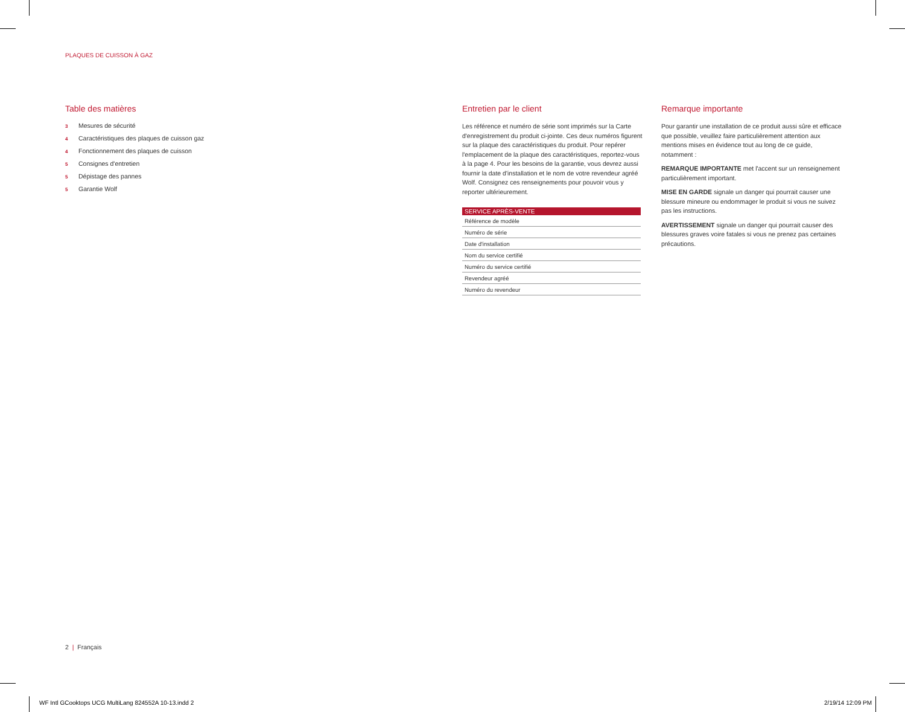PLAQUES DE CUISSON À GAZ
Table des matières
3 Mesures de sécurité
4 Caractéristiques des plaques de cuisson gaz
4 Fonctionnement des plaques de cuisson
5 Consignes d'entretien
5 Dépistage des pannes
5 Garantie Wolf
Entretien par le client
Les référence et numéro de série sont imprimés sur la Carte d'enregistrement du produit ci-jointe. Ces deux numéros figurent sur la plaque des caractéristiques du produit. Pour repérer l'emplacement de la plaque des caractéristiques, reportez-vous à la page 4. Pour les besoins de la garantie, vous devrez aussi fournir la date d'installation et le nom de votre revendeur agréé Wolf. Consignez ces renseignements pour pouvoir vous y reporter ultérieurement.
| SERVICE APRÈS-VENTE |
| --- |
| Référence de modèle |
| Numéro de série |
| Date d'installation |
| Nom du service certifié |
| Numéro du service certifié |
| Revendeur agréé |
| Numéro du revendeur |
Remarque importante
Pour garantir une installation de ce produit aussi sûre et efficace que possible, veuillez faire particulièrement attention aux mentions mises en évidence tout au long de ce guide, notamment :
REMARQUE IMPORTANTE met l'accent sur un renseignement particulièrement important.
MISE EN GARDE signale un danger qui pourrait causer une blessure mineure ou endommager le produit si vous ne suivez pas les instructions.
AVERTISSEMENT signale un danger qui pourrait causer des blessures graves voire fatales si vous ne prenez pas certaines précautions.
2 | Français
WF Intl GCooktops UCG MultiLang 824552A 10-13.indd 2
2/19/14 12:09 PM